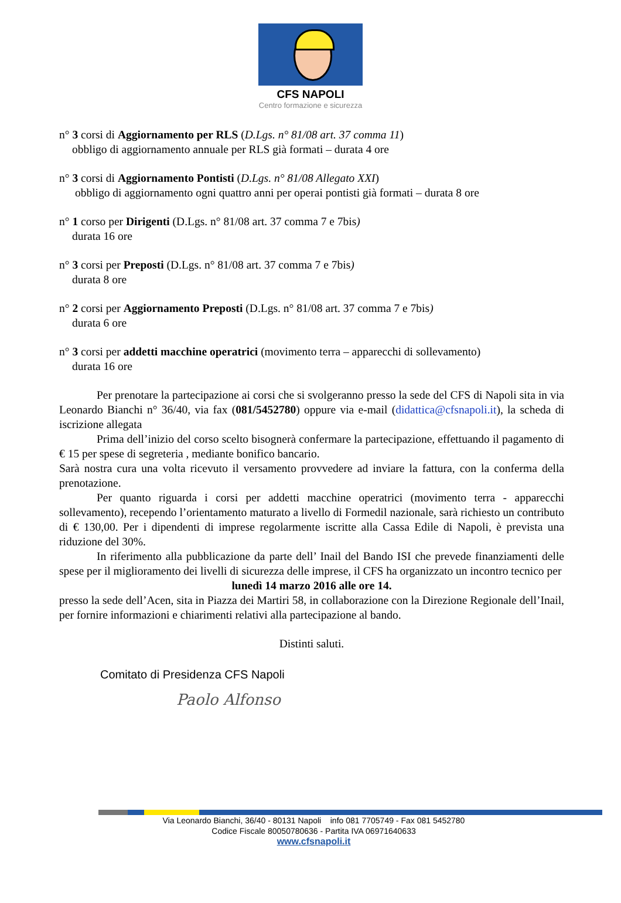CFS NAPOLI
Centro formazione e sicurezza
n° 3 corsi di Aggiornamento per RLS (D.Lgs. n° 81/08 art. 37 comma 11)
obbligo di aggiornamento annuale per RLS già formati – durata 4 ore
n° 3 corsi di Aggiornamento Pontisti (D.Lgs. n° 81/08 Allegato XXI)
obbligo di aggiornamento ogni quattro anni per operai pontisti già formati – durata 8 ore
n° 1 corso per Dirigenti (D.Lgs. n° 81/08 art. 37 comma 7 e 7bis)
durata 16 ore
n° 3 corsi per Preposti (D.Lgs. n° 81/08 art. 37 comma 7 e 7bis)
durata 8 ore
n° 2 corsi per Aggiornamento Preposti (D.Lgs. n° 81/08 art. 37 comma 7 e 7bis)
durata 6 ore
n° 3 corsi per addetti macchine operatrici (movimento terra – apparecchi di sollevamento)
durata 16 ore
Per prenotare la partecipazione ai corsi che si svolgeranno presso la sede del CFS di Napoli sita in via Leonardo Bianchi n° 36/40, via fax (081/5452780) oppure via e-mail (didattica@cfsnapoli.it), la scheda di iscrizione allegata
Prima dell’inizio del corso scelto bisognerà confermare la partecipazione, effettuando il pagamento di € 15 per spese di segreteria , mediante bonifico bancario.
Sarà nostra cura una volta ricevuto il versamento provvedere ad inviare la fattura, con la conferma della prenotazione.
Per quanto riguarda i corsi per addetti macchine operatrici (movimento terra - apparecchi sollevamento), recependo l’orientamento maturato a livello di Formedil nazionale, sarà richiesto un contributo di € 130,00. Per i dipendenti di imprese regolarmente iscritte alla Cassa Edile di Napoli, è prevista una riduzione del 30%.
In riferimento alla pubblicazione da parte dell’ Inail del Bando ISI che prevede finanziamenti delle spese per il miglioramento dei livelli di sicurezza delle imprese, il CFS ha organizzato un incontro tecnico per
lunedì 14 marzo 2016 alle ore 14.
presso la sede dell’Acen, sita in Piazza dei Martiri 58, in collaborazione con la Direzione Regionale dell’Inail, per fornire informazioni e chiarimenti relativi alla partecipazione al bando.
Distinti saluti.
Comitato di Presidenza CFS Napoli
Paolo Alfonso
Via Leonardo Bianchi, 36/40 - 80131 Napoli info 081 7705749 - Fax 081 5452780
Codice Fiscale 80050780636 - Partita IVA 06971640633
www.cfsnapoli.it